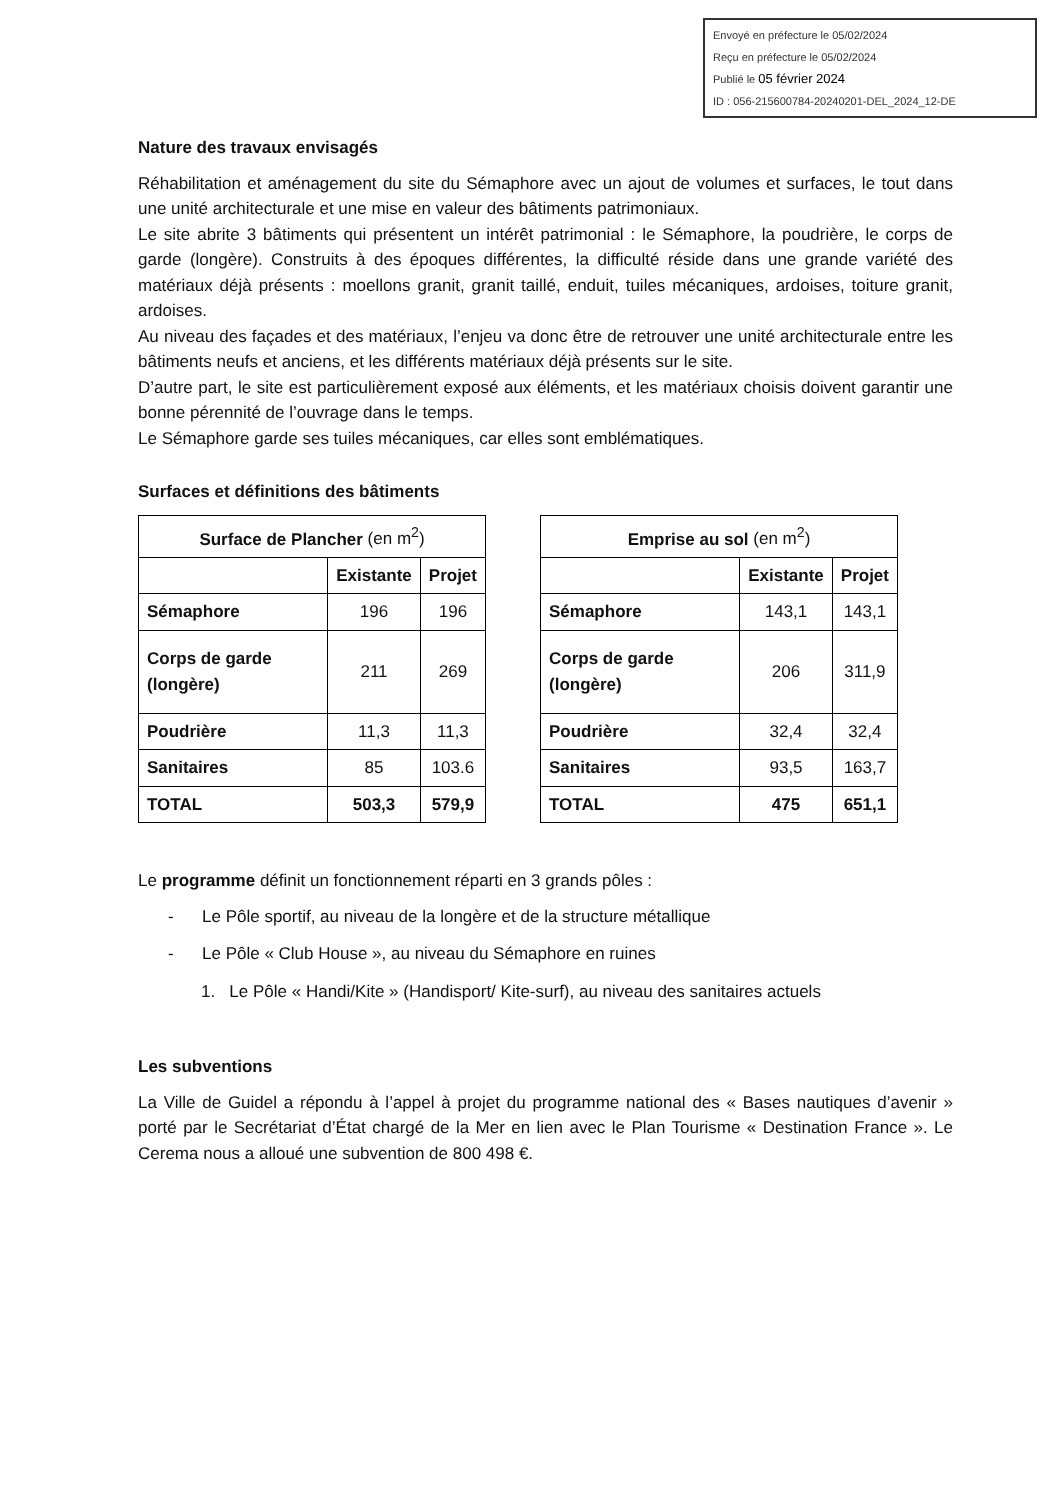Envoyé en préfecture le 05/02/2024
Reçu en préfecture le 05/02/2024
Publié le 05 février 2024
ID : 056-215600784-20240201-DEL_2024_12-DE
Nature des travaux envisagés
Réhabilitation et aménagement du site du Sémaphore avec un ajout de volumes et surfaces, le tout dans une unité architecturale et une mise en valeur des bâtiments patrimoniaux.
Le site abrite 3 bâtiments qui présentent un intérêt patrimonial : le Sémaphore, la poudrière, le corps de garde (longère). Construits à des époques différentes, la difficulté réside dans une grande variété des matériaux déjà présents : moellons granit, granit taillé, enduit, tuiles mécaniques, ardoises, toiture granit, ardoises.
Au niveau des façades et des matériaux, l’enjeu va donc être de retrouver une unité architecturale entre les bâtiments neufs et anciens, et les différents matériaux déjà présents sur le site.
D’autre part, le site est particulièrement exposé aux éléments, et les matériaux choisis doivent garantir une bonne pérennité de l’ouvrage dans le temps.
Le Sémaphore garde ses tuiles mécaniques, car elles sont emblématiques.
Surfaces et définitions des bâtiments
| Surface de Plancher (en m<sup>2</sup>) | | |
| --- | --- | --- |
| | Existante | Projet |
| Sémaphore | 196 | 196 |
| Corps de garde (longère) | 211 | 269 |
| Poudrière | 11,3 | 11,3 |
| Sanitaires | 85 | 103.6 |
| TOTAL | 503,3 | 579,9 |
| Emprise au sol (en m<sup>2</sup>) | | |
| --- | --- | --- |
| | Existante | Projet |
| Sémaphore | 143,1 | 143,1 |
| Corps de garde (longère) | 206 | 311,9 |
| Poudrière | 32,4 | 32,4 |
| Sanitaires | 93,5 | 163,7 |
| TOTAL | 475 | 651,1 |
Le programme définit un fonctionnement réparti en 3 grands pôles :
- Le Pôle sportif, au niveau de la longère et de la structure métallique
- Le Pôle « Club House », au niveau du Sémaphore en ruines
1. Le Pôle « Handi/Kite » (Handisport/ Kite-surf), au niveau des sanitaires actuels
Les subventions
La Ville de Guidel a répondu à l’appel à projet du programme national des « Bases nautiques d’avenir » porté par le Secrétariat d’État chargé de la Mer en lien avec le Plan Tourisme « Destination France ». Le Cerema nous a alloué une subvention de 800 498 €.